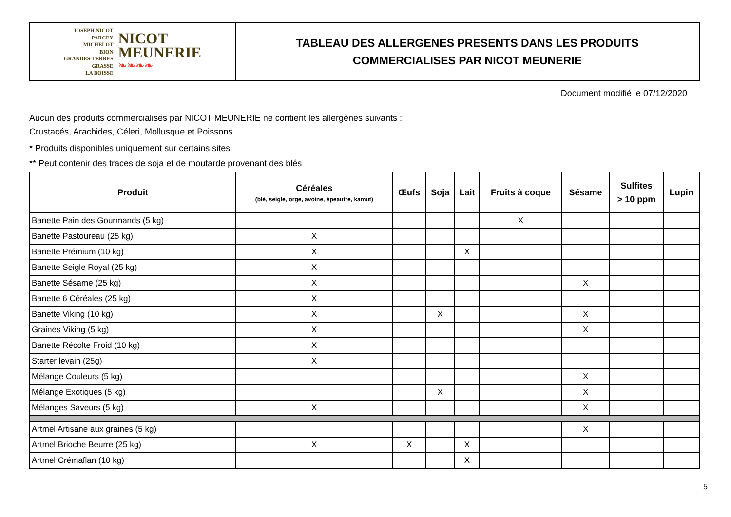JOSEPH NICOT
PARCEY
MICHELOT
BION
GRANDES-TERRES
GRASSE
LA BOISSE
NICOT
MEUNERIE
❧❧❧❧
TABLEAU DES ALLERGENES PRESENTS DANS LES PRODUITS
COMMERCIALISES PAR NICOT MEUNERIE
Document modifié le 07/12/2020
Aucun des produits commercialisés par NICOT MEUNERIE ne contient les allergènes suivants :
Crustacés, Arachides, Céleri, Mollusque et Poissons.
* Produits disponibles uniquement sur certains sites
** Peut contenir des traces de soja et de moutarde provenant des blés
| Produit | Céréales (blé, seigle, orge, avoine, épeautre, kamut) | Œufs | Soja | Lait | Fruits à coque | Sésame | Sulfites > 10 ppm | Lupin |
| --- | --- | --- | --- | --- | --- | --- | --- | --- |
| Banette Pain des Gourmands (5 kg) | | | | | X | | | |
| Banette Pastoureau (25 kg) | X | | | | | | | |
| Banette Prémium (10 kg) | X | | | X | | | | |
| Banette Seigle Royal (25 kg) | X | | | | | | | |
| Banette Sésame (25 kg) | X | | | | | X | | |
| Banette 6 Céréales (25 kg) | X | | | | | | | |
| Banette Viking (10 kg) | X | | X | | | X | | |
| Graines Viking (5 kg) | X | | | | | X | | |
| Banette Récolte Froid (10 kg) | X | | | | | | | |
| Starter levain (25g) | X | | | | | | | |
| Mélange Couleurs (5 kg) | | | | | | X | | |
| Mélange Exotiques (5 kg) | | | X | | | X | | |
| Mélanges Saveurs (5 kg) | X | | | | | X | | |
| Artmel Artisane aux graines (5 kg) | | | | | | X | | |
| Artmel Brioche Beurre (25 kg) | X | X | | X | | | | |
| Artmel Crémaflan (10 kg) | | | | X | | | | |
5